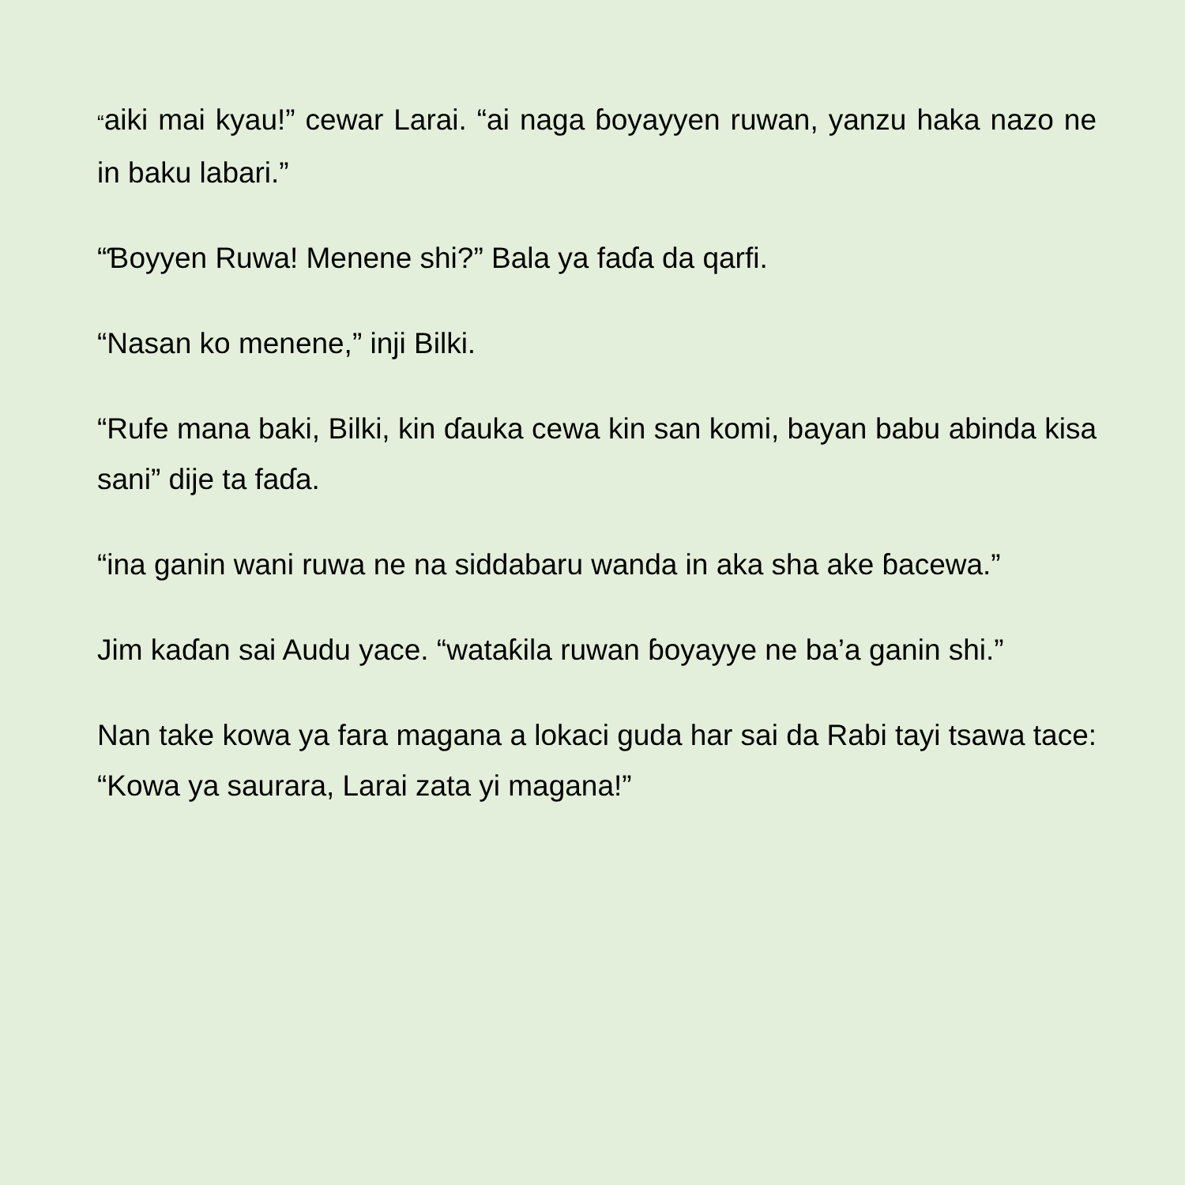“aiki mai kyau!” cewar Larai. “ai naga ɓoyayyen ruwan, yanzu haka nazo ne in baku labari.”
“Ɓoyyen Ruwa! Menene shi?” Bala ya faɗa da qarfi.
“Nasan ko menene,” inji Bilki.
“Rufe mana baki, Bilki, kin ɗauka cewa kin san komi, bayan babu abinda kisa sani” dije ta faɗa.
“ina ganin wani ruwa ne na siddabaru wanda in aka sha ake ɓacewa.”
Jim kaɗan sai Audu yace. “wataƙila ruwan ɓoyayye ne ba’a ganin shi.”
Nan take kowa ya fara magana a lokaci guda har sai da Rabi tayi tsawa tace: “Kowa ya saurara, Larai zata yi magana!”